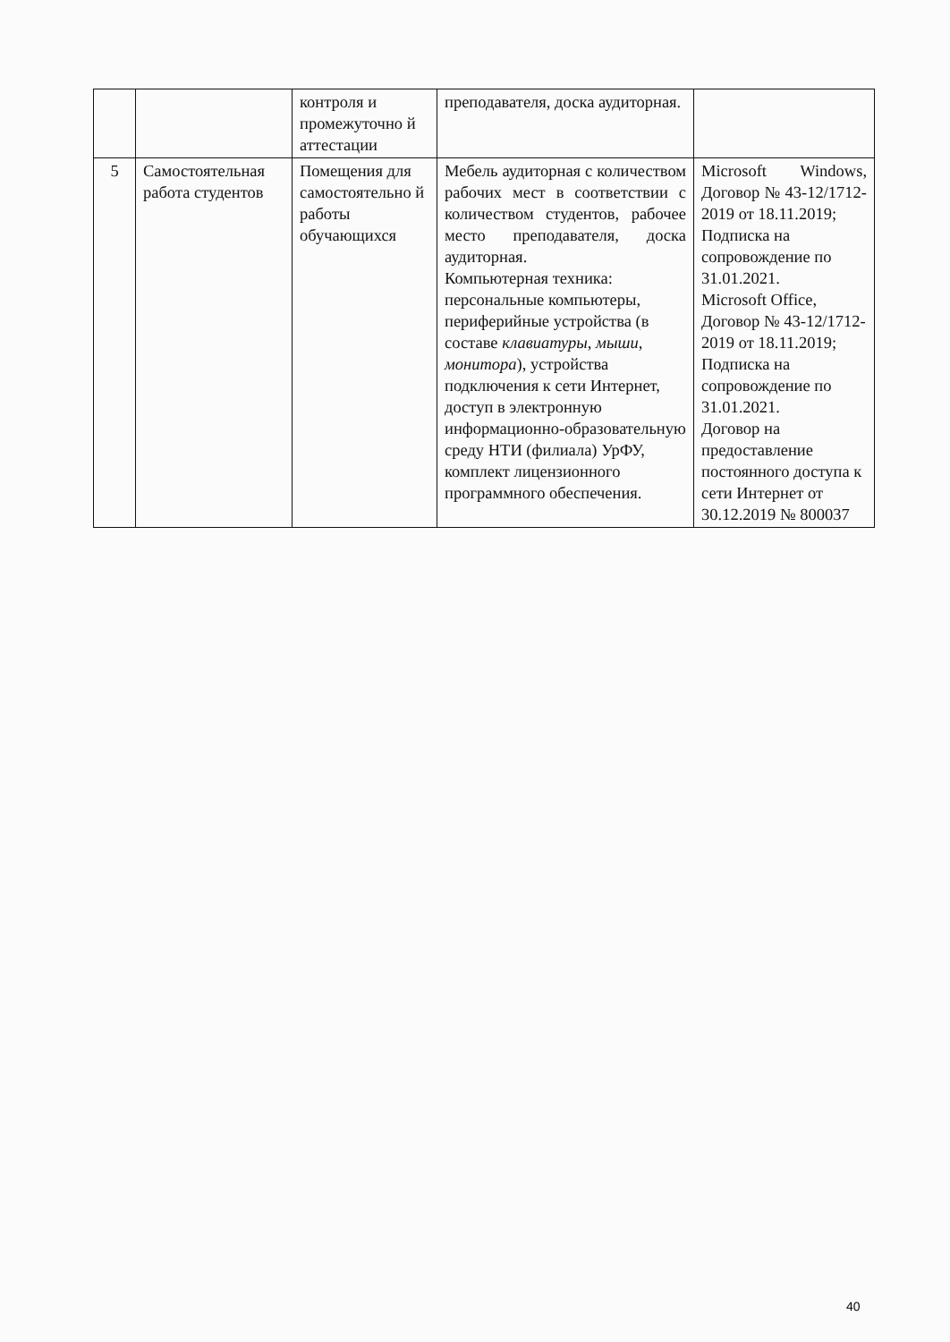| | | контроля и промежуточно й аттестации | преподавателя, доска аудиторная. | |
| 5 | Самостоятельная работа студентов | Помещения для самостоятельно й работы обучающихся | Мебель аудиторная с количеством рабочих мест в соответствии с количеством студентов, рабочее место преподавателя, доска аудиторная. Компьютерная техника: персональные компьютеры, периферийные устройства (в составе клавиатуры, мыши, монитора ), устройства подключения к сети Интернет, доступ в электронную информационно-образовательную среду НТИ (филиала) УрФУ, комплект лицензионного программного обеспечения. | Microsoft Windows, Договор № 43-12/1712-2019 от 18.11.2019; Подписка на сопровождение по 31.01.2021. Microsoft Office, Договор № 43-12/1712-2019 от 18.11.2019; Подписка на сопровождение по 31.01.2021. Договор на предоставление постоянного доступа к сети Интернет от 30.12.2019 № 800037 |
40